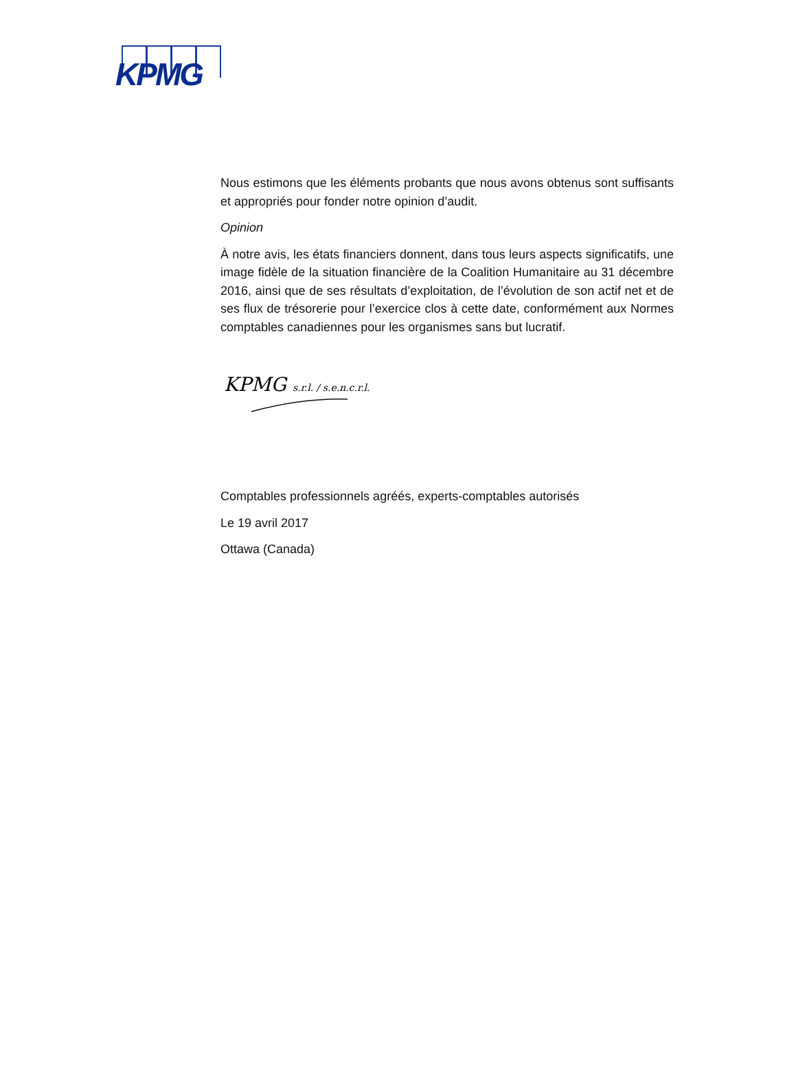KPMG
Nous estimons que les éléments probants que nous avons obtenus sont suffisants et appropriés pour fonder notre opinion d’audit.
Opinion
À notre avis, les états financiers donnent, dans tous leurs aspects significatifs, une image fidèle de la situation financière de la Coalition Humanitaire au 31 décembre 2016, ainsi que de ses résultats d’exploitation, de l’évolution de son actif net et de ses flux de trésorerie pour l’exercice clos à cette date, conformément aux Normes comptables canadiennes pour les organismes sans but lucratif.
KPMG
s.r.l. / s.e.n.c.r.l.
Comptables professionnels agréés, experts-comptables autorisés
Le 19 avril 2017
Ottawa (Canada)